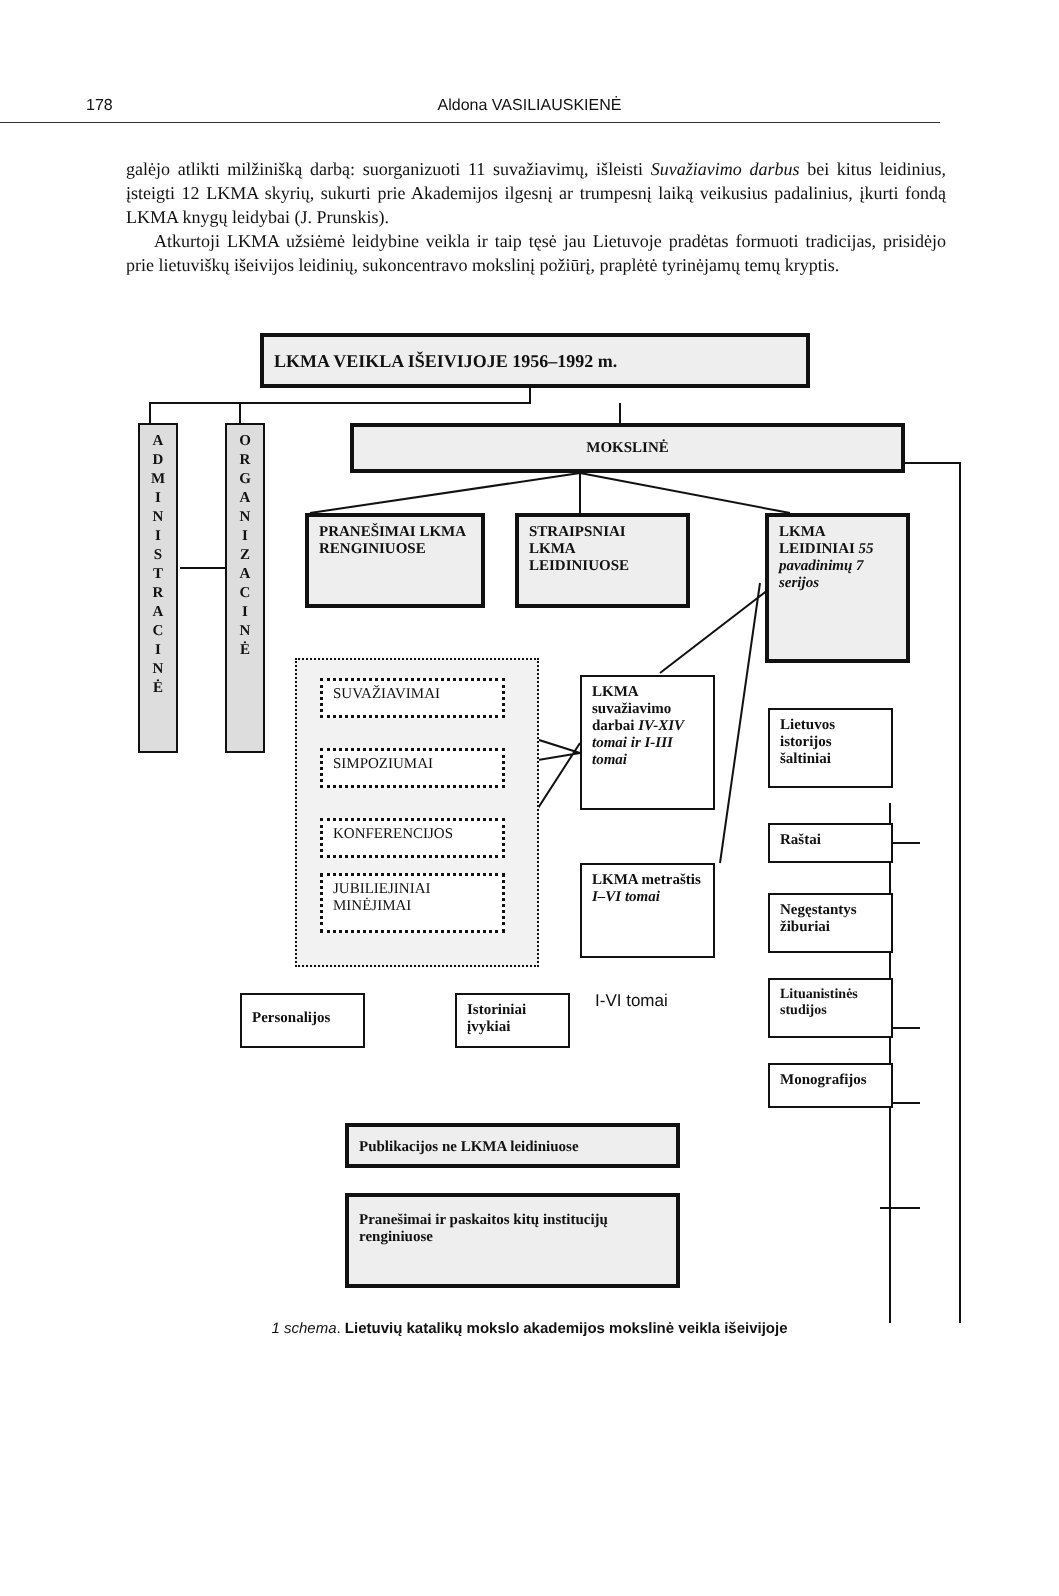178 Aldona VASILIAUSKIENĖ
galėjo atlikti milžinišką darbą: suorganizuoti 11 suvažiavimų, išleisti Suvažiavimo darbus bei kitus leidinius, įsteigti 12 LKMA skyrių, sukurti prie Akademijos ilgesnį ar trumpesnį laiką veikusius padalinius, įkurti fondą LKMA knygų leidybai (J. Prunskis).
Atkurtoji LKMA užsiėmė leidybine veikla ir taip tęsė jau Lietuvoje pradėtas formuoti tradicijas, prisidėjo prie lietuviškų išeivijos leidinių, sukoncentravo mokslinį požiūrį, praplėtė tyrinėjamų temų kryptis.
LKMA VEIKLA IŠEIVIJOJE 1956–1992 m.
A
D
M
I
N
I
S
T
R
A
C
I
N
Ė
O
R
G
A
N
I
Z
A
C
I
N
Ė
MOKSLINĖ
PRANEŠIMAI LKMA RENGINIUOSE
STRAIPSNIAI LKMA LEIDINIUOSE
LKMA LEIDINIAI 55 pavadinimų 7 serijos
SUVAŽIAVIMAI
SIMPOZIUMAI
KONFERENCIJOS
JUBILIEJINIAI MINĖJIMAI
LKMA suvažiavimo darbai IV-XIV tomai ir I-III tomai
LKMA metraštis I–VI tomai
Lietuvos istorijos šaltiniai
Raštai
Negęstantys žiburiai
Lituanistinės studijos
Monografijos
Personalijos
Istoriniai įvykiai
I-VI tomai
Publikacijos ne LKMA leidiniuose
Pranešimai ir paskaitos kitų institucijų renginiuose
1 schema. Lietuvių katalikų mokslo akademijos mokslinė veikla išeivijoje